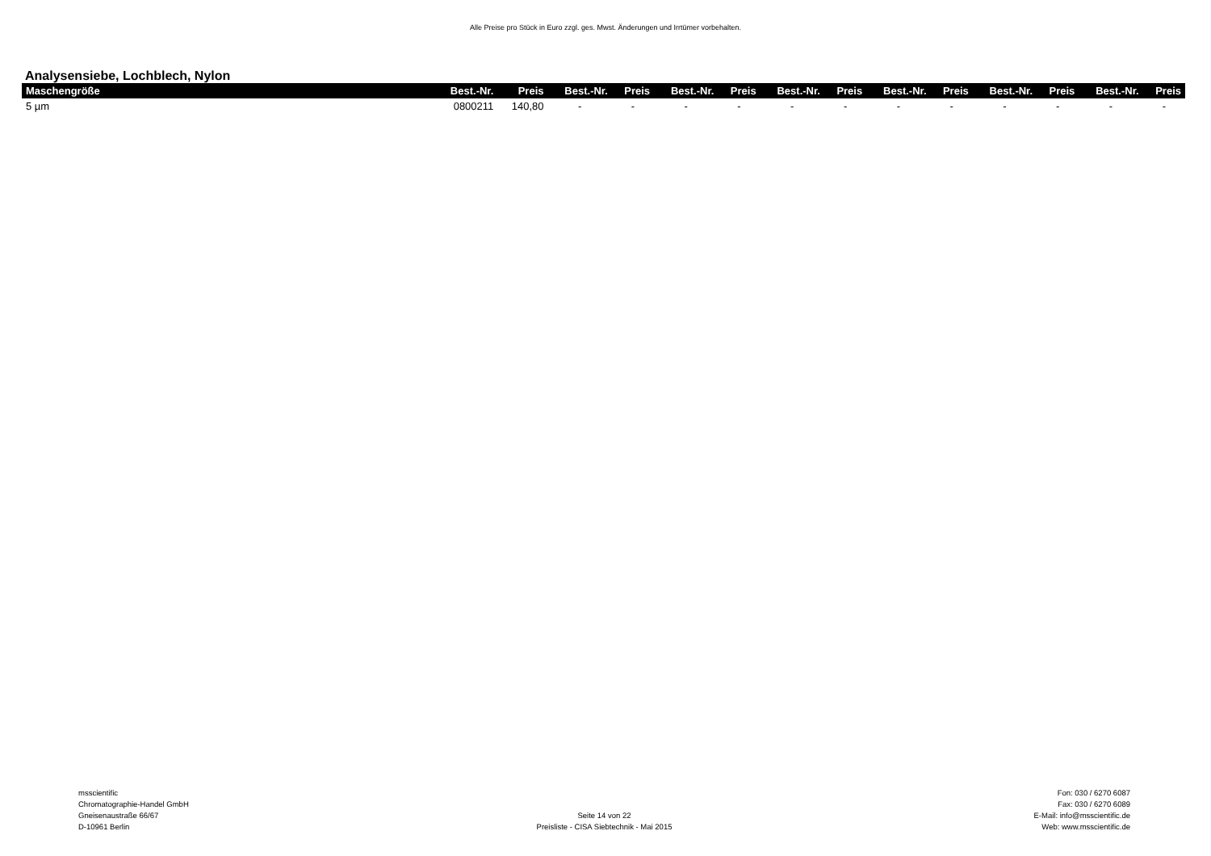Alle Preise pro Stück in Euro zzgl. ges. Mwst. Änderungen und Irrtümer vorbehalten.
Analysensiebe, Lochblech, Nylon
| Maschengröße | Best.-Nr. | Preis | Best.-Nr. | Preis | Best.-Nr. | Preis | Best.-Nr. | Preis | Best.-Nr. | Preis | Best.-Nr. | Preis | Best.-Nr. | Preis |
| --- | --- | --- | --- | --- | --- | --- | --- | --- | --- | --- | --- | --- | --- | --- |
| 5 µm | 0800211 | 140,80 | - | - | - | - | - | - | - | - | - | - | - | - |
msscientific
Chromatographie-Handel GmbH
Gneisenaustraße 66/67
D-10961 Berlin
Seite 14 von 22
Preisliste - CISA Siebtechnik - Mai 2015
Fon: 030 / 6270 6087
Fax: 030 / 6270 6089
E-Mail: info@msscientific.de
Web: www.msscientific.de